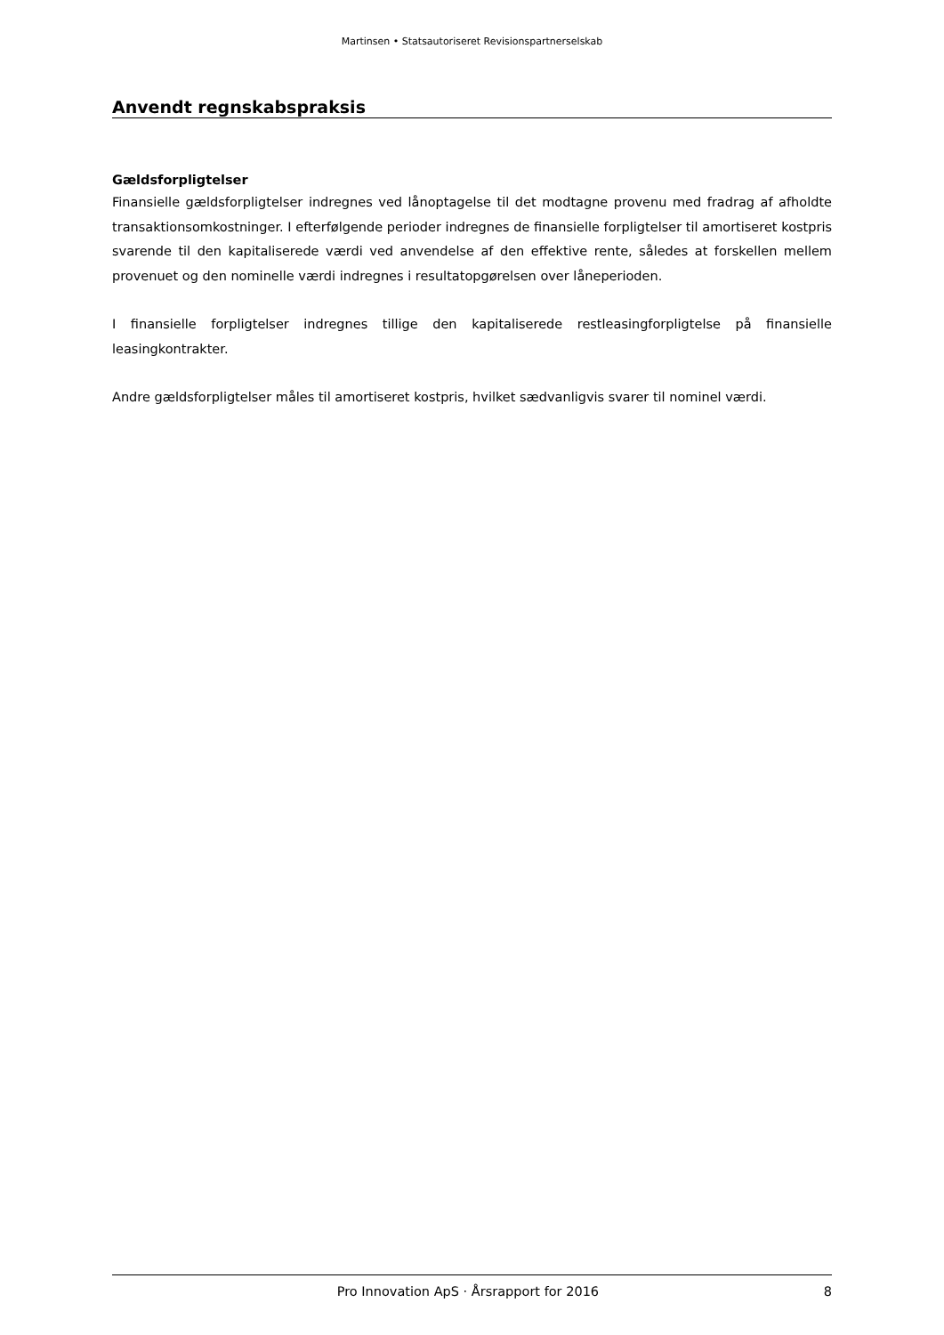Martinsen • Statsautoriseret Revisionspartnerselskab
Anvendt regnskabspraksis
Gældsforpligtelser
Finansielle gældsforpligtelser indregnes ved lånoptagelse til det modtagne provenu med fradrag af afholdte transaktionsomkostninger. I efterfølgende perioder indregnes de finansielle forpligtelser til amortiseret kostpris svarende til den kapitaliserede værdi ved anvendelse af den effektive rente, således at forskellen mellem provenuet og den nominelle værdi indregnes i resultatopgørelsen over låneperioden.
I finansielle forpligtelser indregnes tillige den kapitaliserede restleasingforpligtelse på finansielle leasingkontrakter.
Andre gældsforpligtelser måles til amortiseret kostpris, hvilket sædvanligvis svarer til nominel værdi.
Pro Innovation ApS · Årsrapport for 2016 8